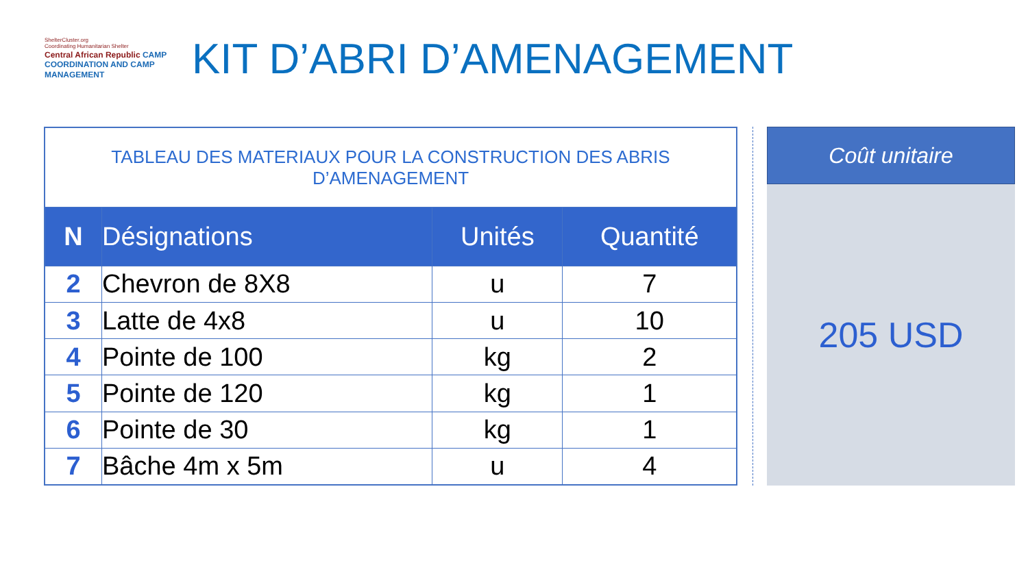ShelterCluster.org
Coordinating Humanitarian Shelter
Central African Republic CAMP COORDINATION AND CAMP MANAGEMENT
KIT D’ABRI D’AMENAGEMENT
| TABLEAU DES MATERIAUX POUR LA CONSTRUCTION DES ABRIS D’AMENAGEMENT | | | |
| --- | --- | --- | --- |
| N | Désignations | Unités | Quantité |
| 2 | Chevron de 8X8 | u | 7 |
| 3 | Latte de 4x8 | u | 10 |
| 4 | Pointe de 100 | kg | 2 |
| 5 | Pointe de 120 | kg | 1 |
| 6 | Pointe de 30 | kg | 1 |
| 7 | Bâche 4m x 5m | u | 4 |
Coût unitaire
205 USD